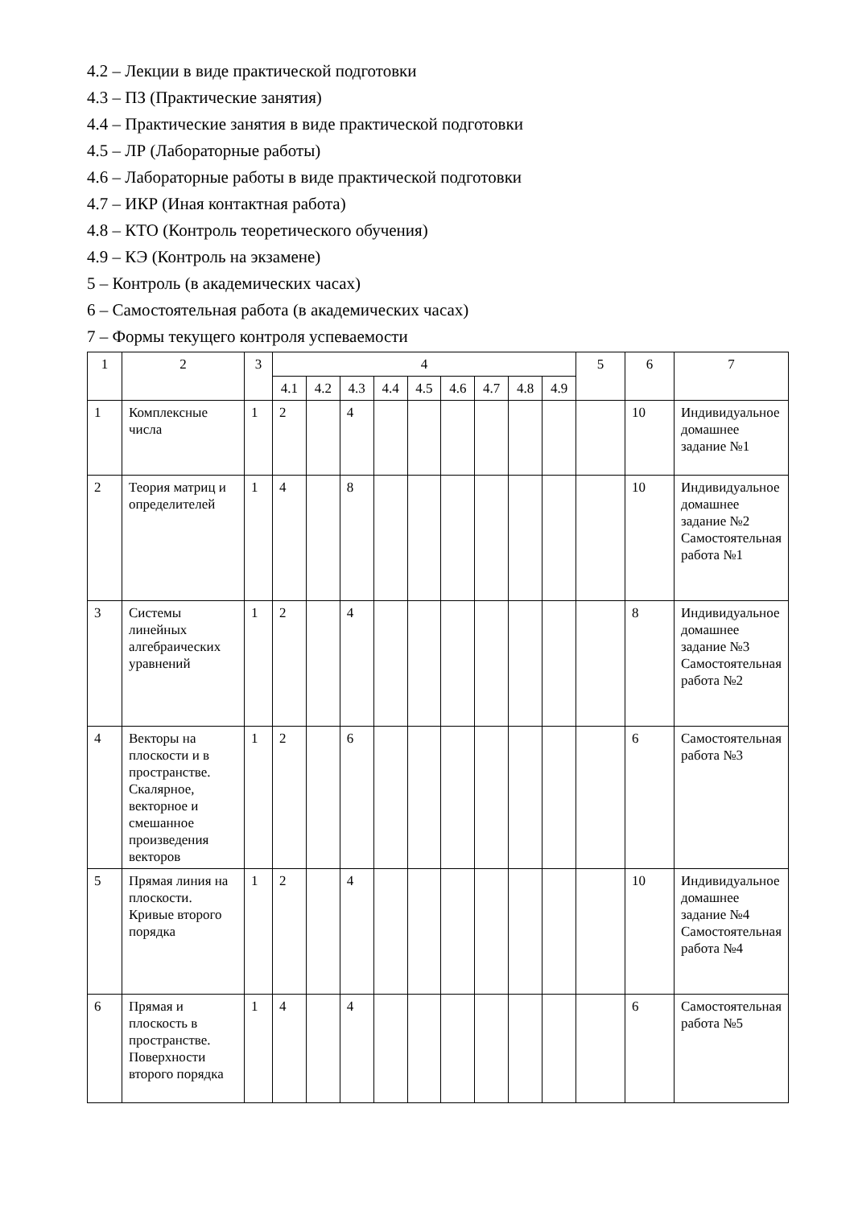4.2 – Лекции в виде практической подготовки
4.3 – ПЗ (Практические занятия)
4.4 – Практические занятия в виде практической подготовки
4.5 – ЛР (Лабораторные работы)
4.6 – Лабораторные работы в виде практической подготовки
4.7 – ИКР (Иная контактная работа)
4.8 – КТО (Контроль теоретического обучения)
4.9 – КЭ (Контроль на экзамене)
5 – Контроль (в академических часах)
6 – Самостоятельная работа (в академических часах)
7 – Формы текущего контроля успеваемости
| 1 | 2 | 3 | 4 | | | | | | | | | 5 | 6 | 7 |
| --- | --- | --- | --- | --- | --- | --- | --- | --- | --- | --- | --- | --- | --- | --- |
| | | | 4.1 | 4.2 | 4.3 | 4.4 | 4.5 | 4.6 | 4.7 | 4.8 | 4.9 | | | |
| 1 | Комплексные числа | 1 | 2 | | 4 | | | | | | | | 10 | Индивидуальное домашнее задание №1 |
| 2 | Теория матриц и определителей | 1 | 4 | | 8 | | | | | | | | 10 | Индивидуальное домашнее задание №2 Самостоятельная работа №1 |
| 3 | Системы линейных алгебраических уравнений | 1 | 2 | | 4 | | | | | | | | 8 | Индивидуальное домашнее задание №3 Самостоятельная работа №2 |
| 4 | Векторы на плоскости и в пространстве. Скалярное, векторное и смешанное произведения векторов | 1 | 2 | | 6 | | | | | | | | 6 | Самостоятельная работа №3 |
| 5 | Прямая линия на плоскости. Кривые второго порядка | 1 | 2 | | 4 | | | | | | | | 10 | Индивидуальное домашнее задание №4 Самостоятельная работа №4 |
| 6 | Прямая и плоскость в пространстве. Поверхности второго порядка | 1 | 4 | | 4 | | | | | | | | 6 | Самостоятельная работа №5 |